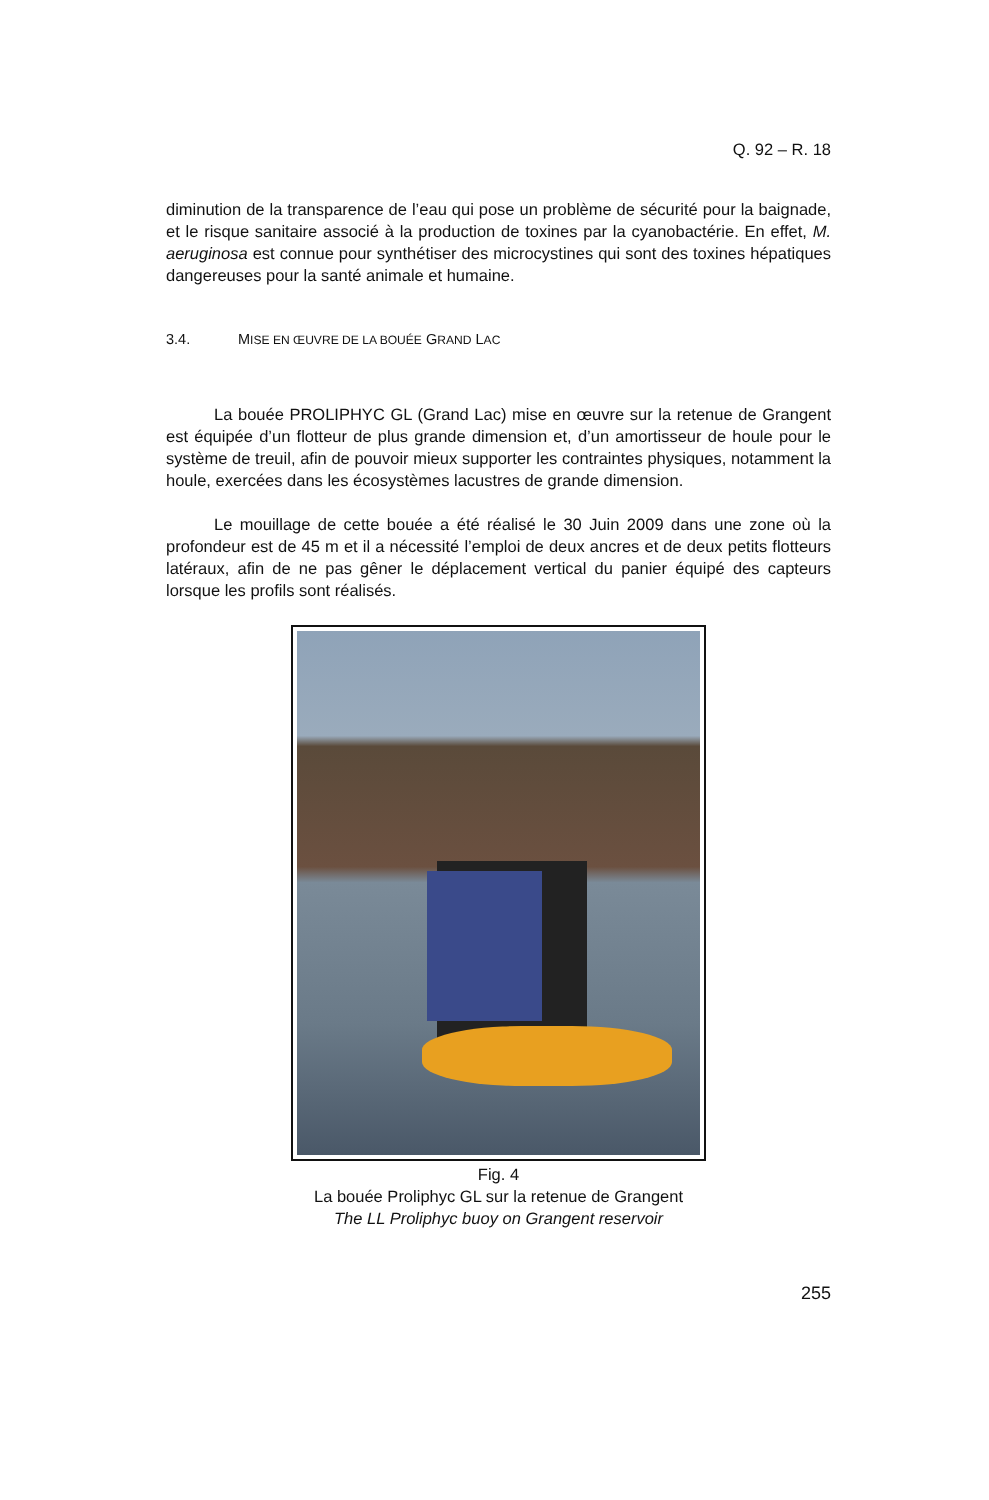Q. 92 – R. 18
diminution de la transparence de l’eau qui pose un problème de sécurité pour la baignade, et le risque sanitaire associé à la production de toxines par la cyanobactérie. En effet, M. aeruginosa est connue pour synthétiser des microcystines qui sont des toxines hépatiques dangereuses pour la santé animale et humaine.
3.4. MISE EN ŒUVRE DE LA BOUÉE GRAND LAC
La bouée PROLIPHYC GL (Grand Lac) mise en œuvre sur la retenue de Grangent est équipée d’un flotteur de plus grande dimension et, d’un amortisseur de houle pour le système de treuil, afin de pouvoir mieux supporter les contraintes physiques, notamment la houle, exercées dans les écosystèmes lacustres de grande dimension.
Le mouillage de cette bouée a été réalisé le 30 Juin 2009 dans une zone où la profondeur est de 45 m et il a nécessité l’emploi de deux ancres et de deux petits flotteurs latéraux, afin de ne pas gêner le déplacement vertical du panier équipé des capteurs lorsque les profils sont réalisés.
Fig. 4
La bouée Proliphyc GL sur la retenue de Grangent
The LL Proliphyc buoy on Grangent reservoir
255